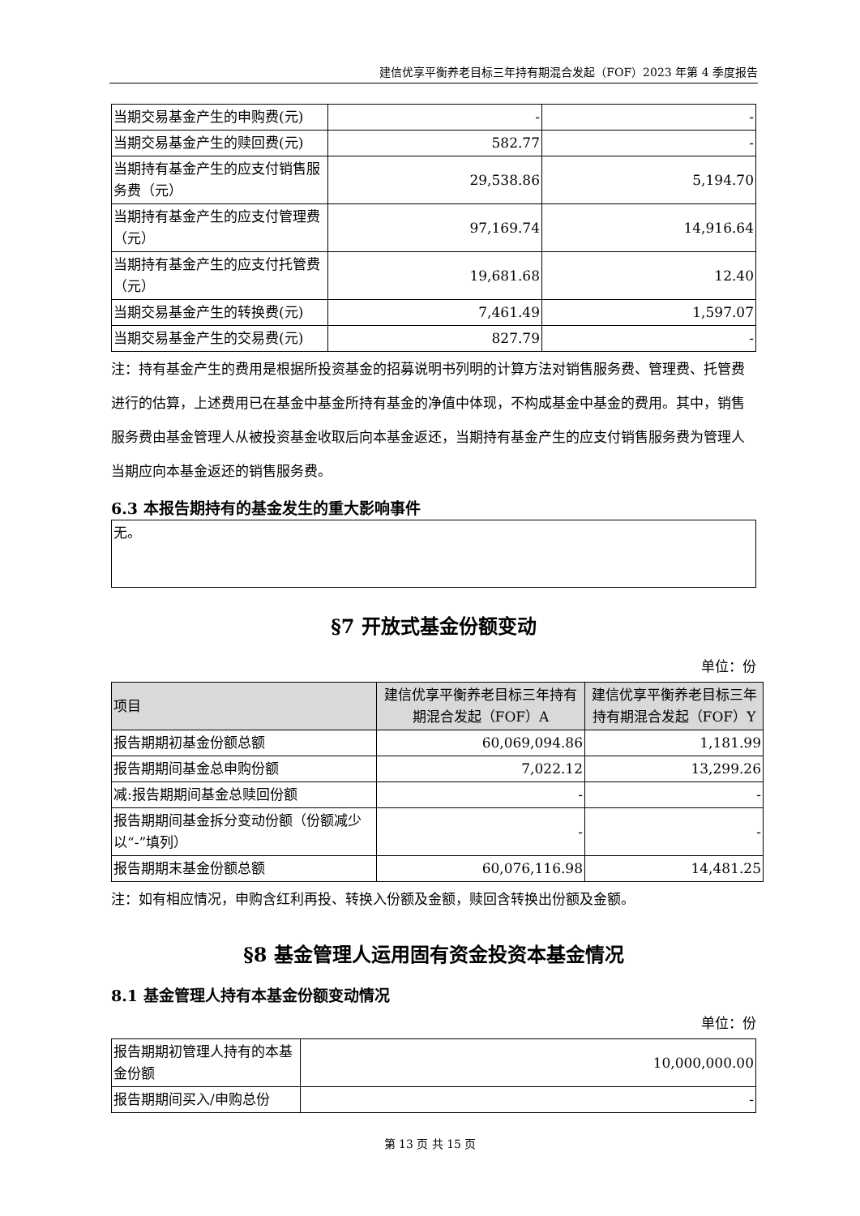建信优享平衡养老目标三年持有期混合发起（FOF）2023 年第 4 季度报告
| 当期交易基金产生的申购费(元) | - | - |
| 当期交易基金产生的赎回费(元) | 582.77 | - |
| 当期持有基金产生的应支付销售服务费（元） | 29,538.86 | 5,194.70 |
| 当期持有基金产生的应支付管理费（元） | 97,169.74 | 14,916.64 |
| 当期持有基金产生的应支付托管费（元） | 19,681.68 | 12.40 |
| 当期交易基金产生的转换费(元) | 7,461.49 | 1,597.07 |
| 当期交易基金产生的交易费(元) | 827.79 | - |
注：持有基金产生的费用是根据所投资基金的招募说明书列明的计算方法对销售服务费、管理费、托管费进行的估算，上述费用已在基金中基金所持有基金的净值中体现，不构成基金中基金的费用。其中，销售服务费由基金管理人从被投资基金收取后向本基金返还，当期持有基金产生的应支付销售服务费为管理人当期应向本基金返还的销售服务费。
6.3 本报告期持有的基金发生的重大影响事件
| 无。 |
§7 开放式基金份额变动
单位：份
| 项目 | 建信优享平衡养老目标三年持有期混合发起（FOF）A | 建信优享平衡养老目标三年持有期混合发起（FOF）Y |
| --- | --- | --- |
| 报告期期初基金份额总额 | 60,069,094.86 | 1,181.99 |
| 报告期期间基金总申购份额 | 7,022.12 | 13,299.26 |
| 减:报告期期间基金总赎回份额 | - | - |
| 报告期期间基金拆分变动份额（份额减少以“-”填列） | - | - |
| 报告期期末基金份额总额 | 60,076,116.98 | 14,481.25 |
注：如有相应情况，申购含红利再投、转换入份额及金额，赎回含转换出份额及金额。
§8 基金管理人运用固有资金投资本基金情况
8.1 基金管理人持有本基金份额变动情况
单位：份
| 报告期期初管理人持有的本基金份额 | 10,000,000.00 |
| 报告期期间买入/申购总份 | - |
第 13 页 共 15 页